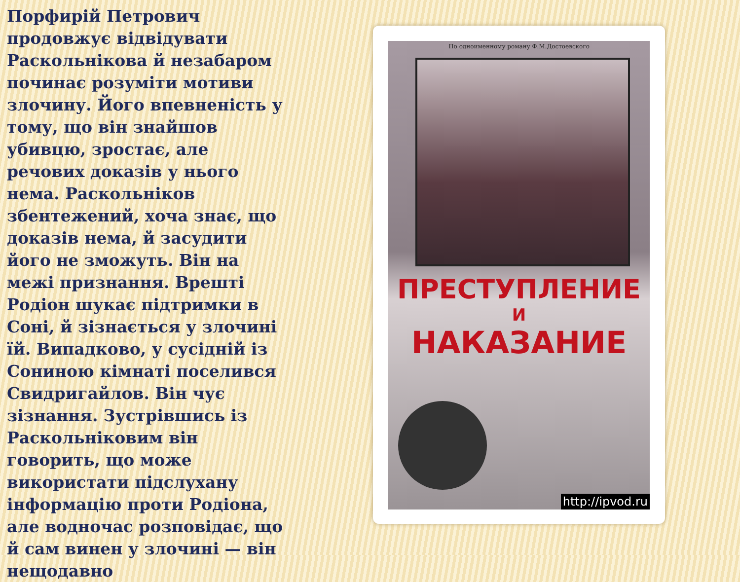Порфирій Петрович продовжує відвідувати Раскольнікова й незабаром починає розуміти мотиви злочину. Його впевненість у тому, що він знайшов убивцю, зростає, але речових доказів у нього нема. Раскольніков збентежений, хоча знає, що доказів нема, й засудити його не зможуть. Він на межі признання. Врешті Родіон шукає підтримки в Соні, й зізнається у злочині їй. Випадково, у сусідній із Сониною кімнаті поселився Свидригайлов. Він чує зізнання. Зустрівшись із Раскольніковим він говорить, що може використати підслухану інформацію проти Родіона, але водночас розповідає, що й сам винен у злочині — він нещодавно
По одноименному роману Ф.М.Достоевского
ПРЕСТУПЛЕНИЕ
И
НАКАЗАНИЕ
http://ipvod.ru